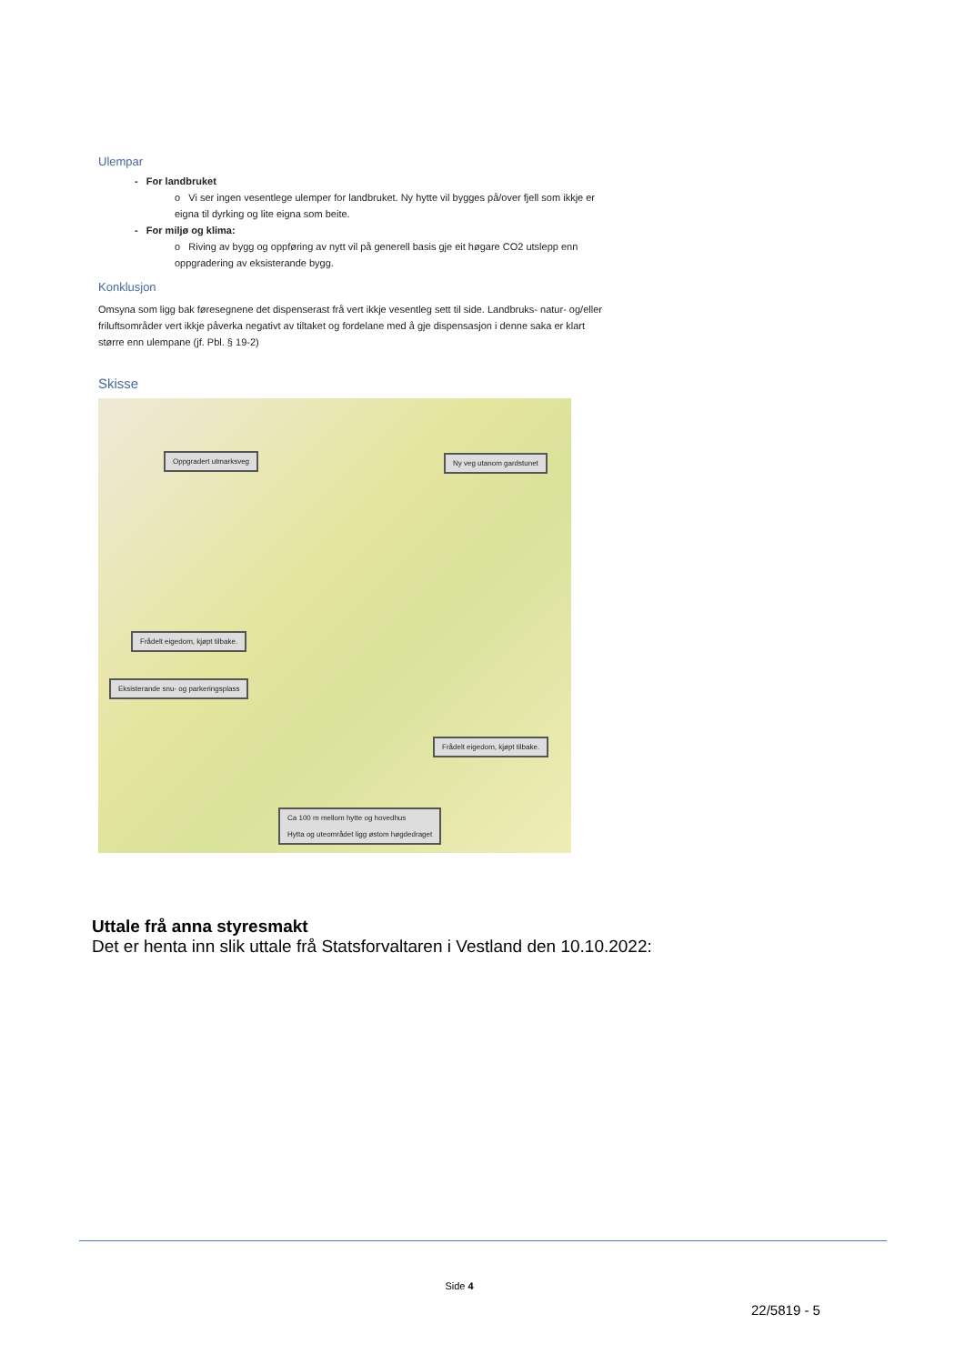Ulempar
- For landbruket
o Vi ser ingen vesentlege ulemper for landbruket. Ny hytte vil bygges på/over fjell som ikkje er eigna til dyrking og lite eigna som beite.
- For miljø og klima:
o Riving av bygg og oppføring av nytt vil på generell basis gje eit høgare CO2 utslepp enn oppgradering av eksisterande bygg.
Konklusjon
Omsyna som ligg bak føresegnene det dispenserast frå vert ikkje vesentleg sett til side. Landbruks- natur- og/eller friluftsområder vert ikkje påverka negativt av tiltaket og fordelane med å gje dispensasjon i denne saka er klart større enn ulempane (jf. Pbl. § 19-2)
Skisse
Oppgradert utmarksveg Ny veg utanom gardstunet
Frådelt eigedom, kjøpt tilbake.
Eksisterande snu- og parkeringsplass
Frådelt eigedom, kjøpt tilbake.
Ca 100 m mellom hytte og hovedhus
Hytta og uteområdet ligg østom høgdedraget
Uttale frå anna styresmakt
Det er henta inn slik uttale frå Statsforvaltaren i Vestland den 10.10.2022:
Side 4
22/5819 - 5